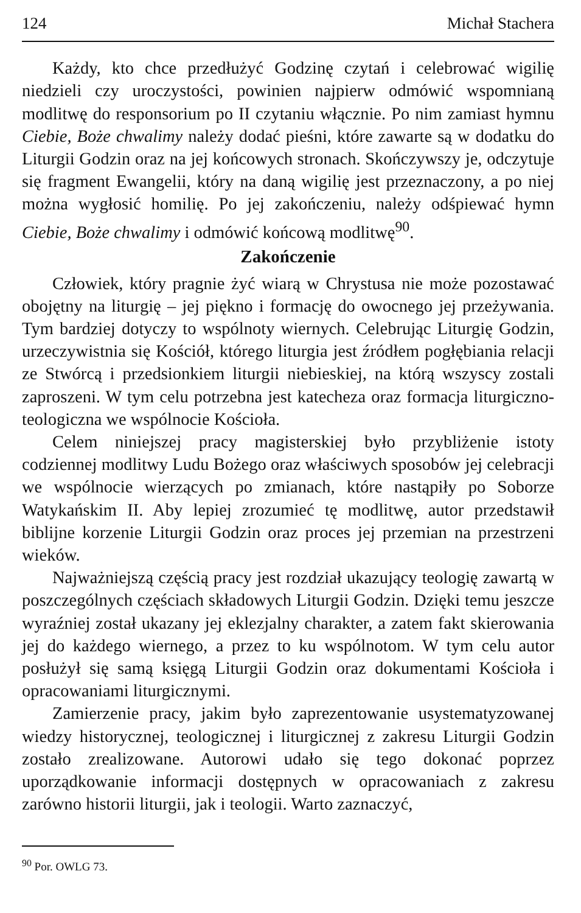124 Michał Stachera
Każdy, kto chce przedłużyć Godzinę czytań i celebrować wigilię niedzieli czy uroczystości, powinien najpierw odmówić wspomnianą modlitwę do responsorium po II czytaniu włącznie. Po nim zamiast hymnu Ciebie, Boże chwalimy należy dodać pieśni, które zawarte są w dodatku do Liturgii Godzin oraz na jej końcowych stronach. Skończywszy je, odczytuje się fragment Ewangelii, który na daną wigilię jest przeznaczony, a po niej można wygłosić homilię. Po jej zakończeniu, należy odśpiewać hymn Ciebie, Boże chwalimy i odmówić końcową modlitwę<sup>90</sup>.
Zakończenie
Człowiek, który pragnie żyć wiarą w Chrystusa nie może pozostawać obojętny na liturgię – jej piękno i formację do owocnego jej przeżywania. Tym bardziej dotyczy to wspólnoty wiernych. Celebrując Liturgię Godzin, urzeczywistnia się Kościół, którego liturgia jest źródłem pogłębiania relacji ze Stwórcą i przedsionkiem liturgii niebieskiej, na którą wszyscy zostali zaproszeni. W tym celu potrzebna jest katecheza oraz formacja liturgiczno-teologiczna we wspólnocie Kościoła.
Celem niniejszej pracy magisterskiej było przybliżenie istoty codziennej modlitwy Ludu Bożego oraz właściwych sposobów jej celebracji we wspólnocie wierzących po zmianach, które nastąpiły po Soborze Watykańskim II. Aby lepiej zrozumieć tę modlitwę, autor przedstawił biblijne korzenie Liturgii Godzin oraz proces jej przemian na przestrzeni wieków.
Najważniejszą częścią pracy jest rozdział ukazujący teologię zawartą w poszczególnych częściach składowych Liturgii Godzin. Dzięki temu jeszcze wyraźniej został ukazany jej eklezjalny charakter, a zatem fakt skierowania jej do każdego wiernego, a przez to ku wspólnotom. W tym celu autor posłużył się samą księgą Liturgii Godzin oraz dokumentami Kościoła i opracowaniami liturgicznymi.
Zamierzenie pracy, jakim było zaprezentowanie usystematyzowanej wiedzy historycznej, teologicznej i liturgicznej z zakresu Liturgii Godzin zostało zrealizowane. Autorowi udało się tego dokonać poprzez uporządkowanie informacji dostępnych w opracowaniach z zakresu zarówno historii liturgii, jak i teologii. Warto zaznaczyć,
<sup>90</sup> Por. OWLG 73.